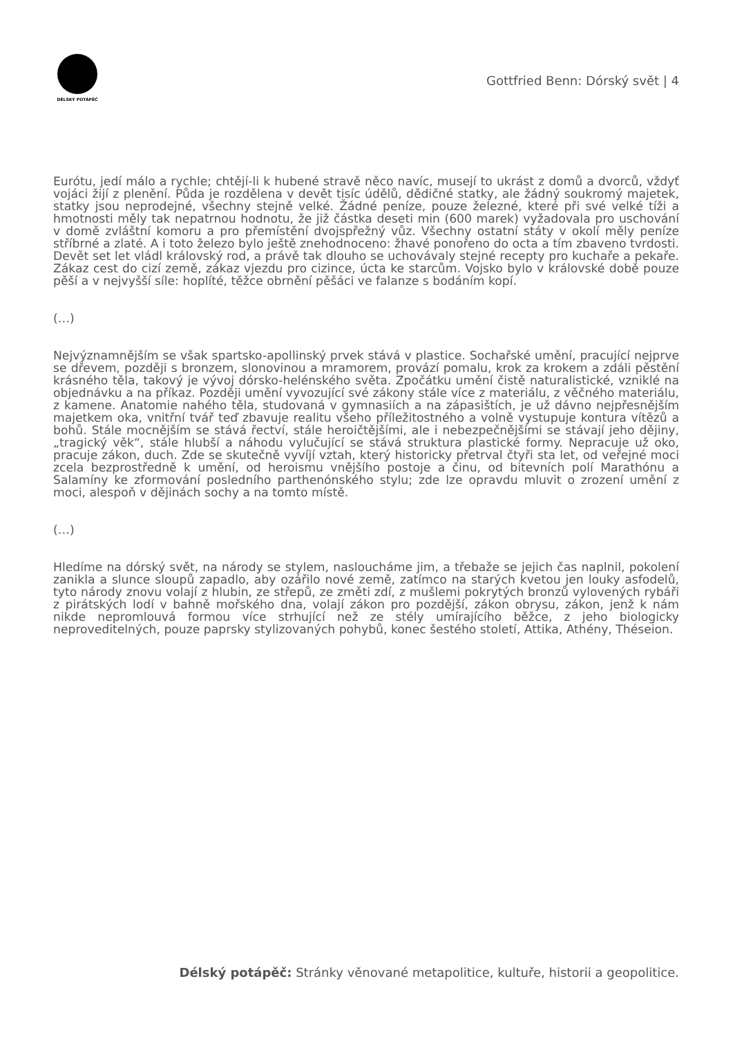DÉLSKÝ POTÁPĚČ
Gottfried Benn: Dórský svět | 4
Eurótu, jedí málo a rychle; chtějí-li k hubené stravě něco navíc, musejí to ukrást z domů a dvorců, vždyť vojáci žijí z plenění. Půda je rozdělena v devět tisíc údělů, dědičné statky, ale žádný soukromý majetek, statky jsou neprodejné, všechny stejně velké. Žádné peníze, pouze železné, které při své velké tíži a hmotnosti měly tak nepatrnou hodnotu, že již částka deseti min (600 marek) vyžadovala pro uschování v domě zvláštní komoru a pro přemístění dvojspřežný vůz. Všechny ostatní státy v okolí měly peníze stříbrné a zlaté. A i toto železo bylo ještě znehodnoceno: žhavé ponořeno do octa a tím zbaveno tvrdosti. Devět set let vládl královský rod, a právě tak dlouho se uchovávaly stejné recepty pro kuchaře a pekaře. Zákaz cest do cizí země, zákaz vjezdu pro cizince, úcta ke starcům. Vojsko bylo v královské době pouze pěší a v nejvyšší síle: hoplíté, těžce obrnění pěšáci ve falanze s bodáním kopí.
(…)
Nejvýznamnějším se však spartsko-apollinský prvek stává v plastice. Sochařské umění, pracující nejprve se dřevem, později s bronzem, slonovinou a mramorem, provází pomalu, krok za krokem a zdáli pěstění krásného těla, takový je vývoj dórsko-helénského světa. Zpočátku umění čistě naturalistické, vzniklé na objednávku a na příkaz. Později umění vyvozující své zákony stále více z materiálu, z věčného materiálu, z kamene. Anatomie nahého těla, studovaná v gymnasiích a na zápasištích, je už dávno nejpřesnějším majetkem oka, vnitřní tvář teď zbavuje realitu všeho příležitostného a volně vystupuje kontura vítězů a bohů. Stále mocnějším se stává řectví, stále heroičtějšími, ale i nebezpečnějšími se stávají jeho dějiny, „tragický věk“, stále hlubší a náhodu vylučující se stává struktura plastické formy. Nepracuje už oko, pracuje zákon, duch. Zde se skutečně vyvíjí vztah, který historicky přetrval čtyři sta let, od veřejné moci zcela bezprostředně k umění, od heroismu vnějšího postoje a činu, od bitevních polí Marathónu a Salamíny ke zformování posledního parthenónského stylu; zde lze opravdu mluvit o zrození umění z moci, alespoň v dějinách sochy a na tomto místě.
(…)
Hledíme na dórský svět, na národy se stylem, nasloucháme jim, a třebaže se jejich čas naplnil, pokolení zanikla a slunce sloupů zapadlo, aby ozářilo nové země, zatímco na starých kvetou jen louky asfodelů, tyto národy znovu volají z hlubin, ze střepů, ze změti zdí, z mušlemi pokrytých bronzů vylovených rybáři z pirátských lodí v bahně mořského dna, volají zákon pro pozdější, zákon obrysu, zákon, jenž k nám nikde nepromlouvá formou více strhující než ze stély umírajícího běžce, z jeho biologicky neproveditelných, pouze paprsky stylizovaných pohybů, konec šestého století, Attika, Athény, Théseion.
Délský potápěč: Stránky věnované metapolitice, kultuře, historii a geopolitice.